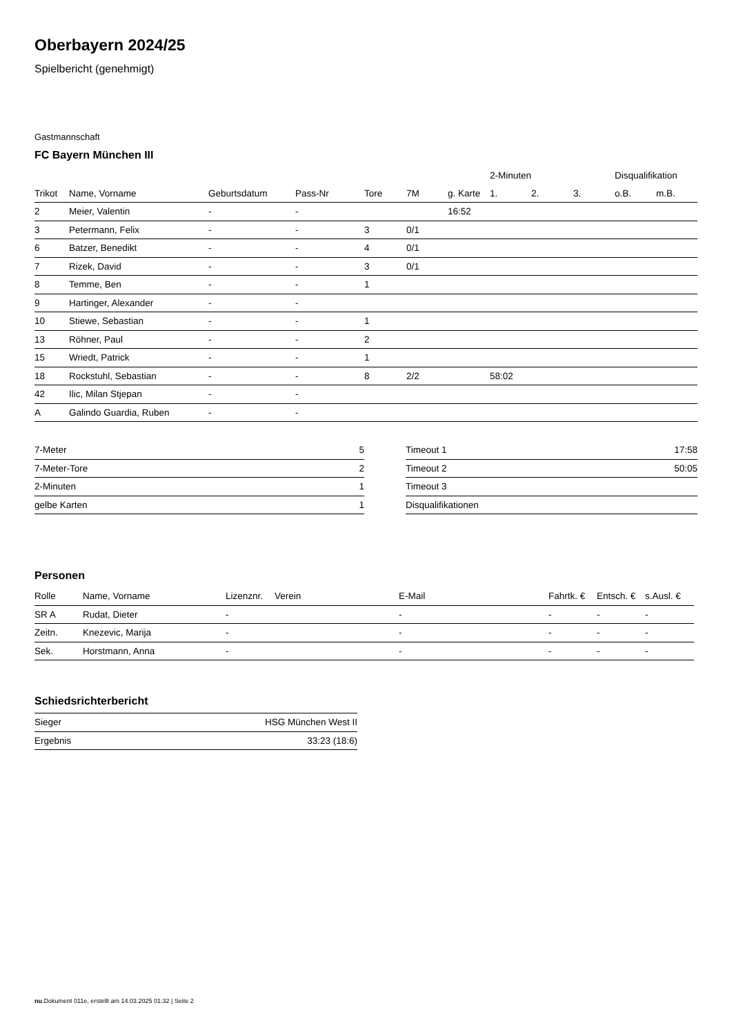Oberbayern 2024/25
Spielbericht (genehmigt)
Gastmannschaft
FC Bayern München III
| | | | | | | | 2-Minuten | | | Disqualifikation | |
| --- | --- | --- | --- | --- | --- | --- | --- | --- | --- | --- | --- |
| Trikot | Name, Vorname | Geburtsdatum | Pass-Nr | Tore | 7M | g. Karte | 1. | 2. | 3. | o.B. | m.B. |
| 2 | Meier, Valentin | - | - | | | 16:52 | | | | | |
| 3 | Petermann, Felix | - | - | 3 | 0/1 | | | | | | |
| 6 | Batzer, Benedikt | - | - | 4 | 0/1 | | | | | | |
| 7 | Rizek, David | - | - | 3 | 0/1 | | | | | | |
| 8 | Temme, Ben | - | - | 1 | | | | | | | |
| 9 | Hartinger, Alexander | - | - | | | | | | | | |
| 10 | Stiewe, Sebastian | - | - | 1 | | | | | | | |
| 13 | Röhner, Paul | - | - | 2 | | | | | | | |
| 15 | Wriedt, Patrick | - | - | 1 | | | | | | | |
| 18 | Rockstuhl, Sebastian | - | - | 8 | 2/2 | | 58:02 | | | | |
| 42 | Ilic, Milan Stjepan | - | - | | | | | | | | |
| A | Galindo Guardia, Ruben | - | - | | | | | | | | |
| 7-Meter | 5 |
| 7-Meter-Tore | 2 |
| 2-Minuten | 1 |
| gelbe Karten | 1 |
| Timeout 1 | 17:58 |
| Timeout 2 | 50:05 |
| Timeout 3 | |
| Disqualifikationen | |
Personen
| Rolle | Name, Vorname | Lizenznr. | Verein | E-Mail | Fahrtk. € | Entsch. € | s.Ausl. € |
| --- | --- | --- | --- | --- | --- | --- | --- |
| SR A | Rudat, Dieter | - | | - | - | - | - |
| Zeitn. | Knezevic, Marija | - | | - | - | - | - |
| Sek. | Horstmann, Anna | - | | - | - | - | - |
Schiedsrichterbericht
| Sieger | HSG München West II |
| Ergebnis | 33:23 (18:6) |
nu.Dokument 011e, erstellt am 14.03.2025 01:32 | Seite 2